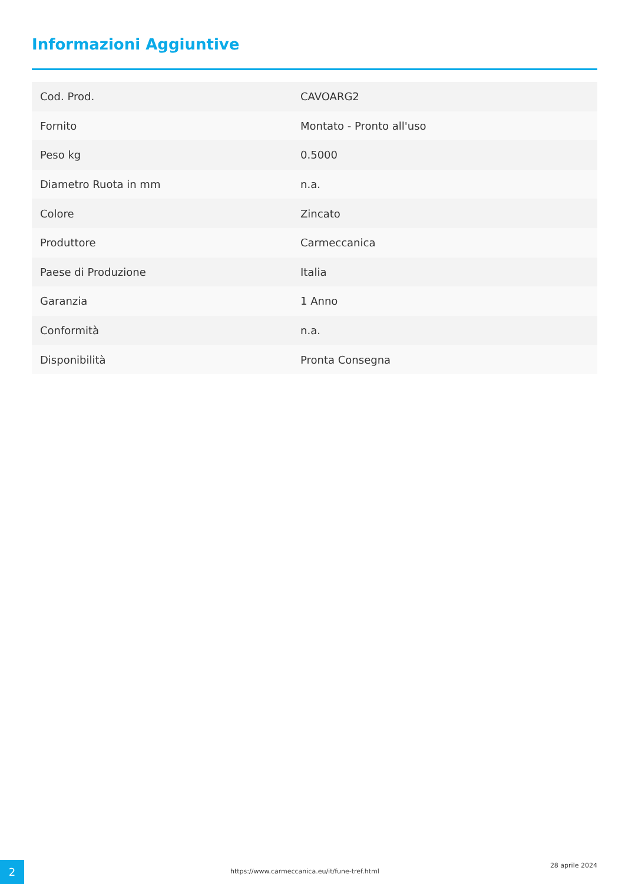Informazioni Aggiuntive
| Cod. Prod. | CAVOARG2 |
| Fornito | Montato - Pronto all'uso |
| Peso kg | 0.5000 |
| Diametro Ruota in mm | n.a. |
| Colore | Zincato |
| Produttore | Carmeccanica |
| Paese di Produzione | Italia |
| Garanzia | 1 Anno |
| Conformità | n.a. |
| Disponibilità | Pronta Consegna |
2
https://www.carmeccanica.eu/it/fune-tref.html
28 aprile 2024